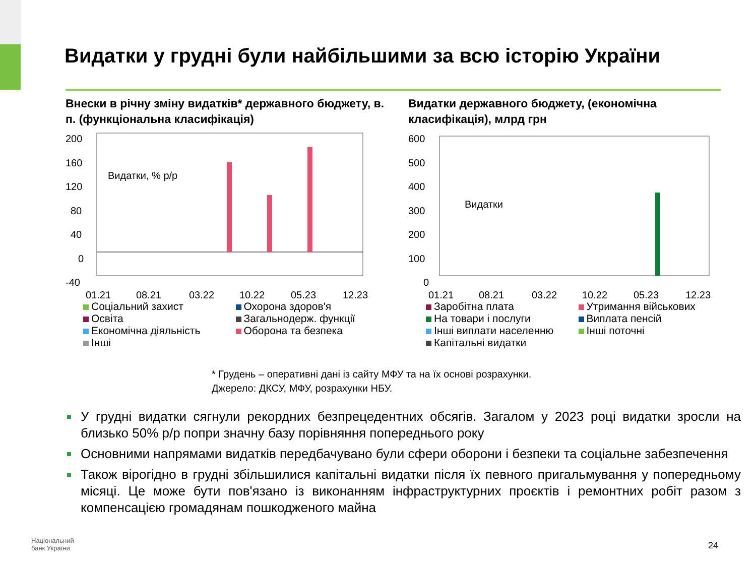Видатки у грудні були найбільшими за всю історію України
Внески в річну зміну видатків* державного бюджету, в. п. (функціональна класифікація)
200
160
120
80
40
0
-40
Видатки, % р/р
01.21
08.21
03.22
10.22
05.23
12.23
Соціальний захист
Охорона здоров'я
Освіта
Загальнодерж. функції
Економічна діяльність
Оборона та безпека
Інші
Видатки державного бюджету, (економічна класифікація), млрд грн
600
500
400
300
200
100
0
Видатки
01.21
08.21
03.22
10.22
05.23
12.23
Заробітна плата
Утримання військових
На товари і послуги
Виплата пенсій
Інші виплати населенню
Інші поточні
Капітальні видатки
* Грудень – оперативні дані із сайту МФУ та на їх основі розрахунки.
Джерело: ДКСУ, МФУ, розрахунки НБУ.
У грудні видатки сягнули рекордних безпрецедентних обсягів. Загалом у 2023 році видатки зросли на близько 50% р/р попри значну базу порівняння попереднього року
Основними напрямами видатків передбачувано були сфери оборони і безпеки та соціальне забезпечення
Також вірогідно в грудні збільшилися капітальні видатки після їх певного пригальмування у попередньому місяці. Це може бути пов'язано із виконанням інфраструктурних проєктів і ремонтних робіт разом з компенсацією громадянам пошкодженого майна
Національний
банк України
24